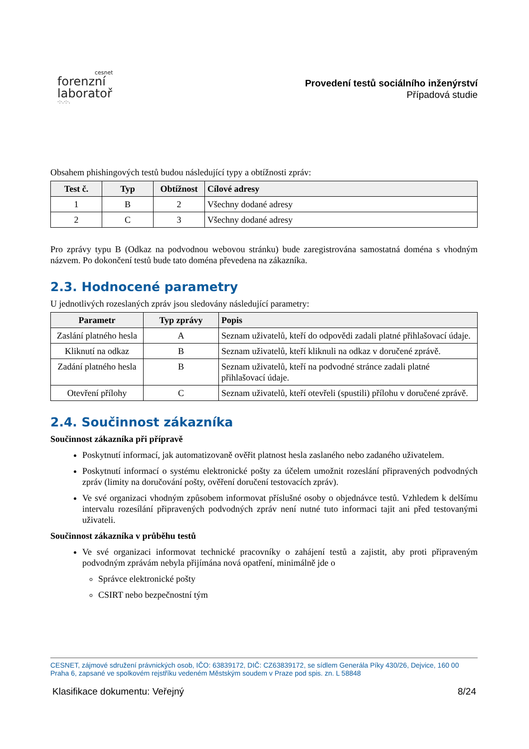cesnet
forenzní
laboratoř
·:·.·:·.
Provedení testů sociálního inženýrství
Případová studie
Obsahem phishingových testů budou následující typy a obtížnosti zpráv:
| Test č. | Typ | Obtížnost | Cílové adresy |
| --- | --- | --- | --- |
| 1 | B | 2 | Všechny dodané adresy |
| 2 | C | 3 | Všechny dodané adresy |
Pro zprávy typu B (Odkaz na podvodnou webovou stránku) bude zaregistrována samostatná doména s vhodným názvem. Po dokončení testů bude tato doména převedena na zákazníka.
2.3. Hodnocené parametry
U jednotlivých rozeslaných zpráv jsou sledovány následující parametry:
| Parametr | Typ zprávy | Popis |
| --- | --- | --- |
| Zaslání platného hesla | A | Seznam uživatelů, kteří do odpovědi zadali platné přihlašovací údaje. |
| Kliknutí na odkaz | B | Seznam uživatelů, kteří kliknuli na odkaz v doručené zprávě. |
| Zadání platného hesla | B | Seznam uživatelů, kteří na podvodné stránce zadali platné přihlašovací údaje. |
| Otevření přílohy | C | Seznam uživatelů, kteří otevřeli (spustili) přílohu v doručené zprávě. |
2.4. Součinnost zákazníka
Součinnost zákazníka při přípravě
Poskytnutí informací, jak automatizovaně ověřit platnost hesla zaslaného nebo zadaného uživatelem.
Poskytnutí informací o systému elektronické pošty za účelem umožnit rozeslání připravených podvodných zpráv (limity na doručování pošty, ověření doručení testovacích zpráv).
Ve své organizaci vhodným způsobem informovat příslušné osoby o objednávce testů. Vzhledem k delšímu intervalu rozesílání připravených podvodných zpráv není nutné tuto informaci tajit ani před testovanými uživateli.
Součinnost zákazníka v průběhu testů
Ve své organizaci informovat technické pracovníky o zahájení testů a zajistit, aby proti připraveným podvodným zprávám nebyla přijímána nová opatření, minimálně jde o
Správce elektronické pošty
CSIRT nebo bezpečnostní tým
CESNET, zájmové sdružení právnických osob, IČO: 63839172, DIČ: CZ63839172, se sídlem Generála Píky 430/26, Dejvice, 160 00 Praha 6, zapsané ve spolkovém rejstříku vedeném Městským soudem v Praze pod spis. zn. L 58848
Klasifikace dokumentu: Veřejný 8/24